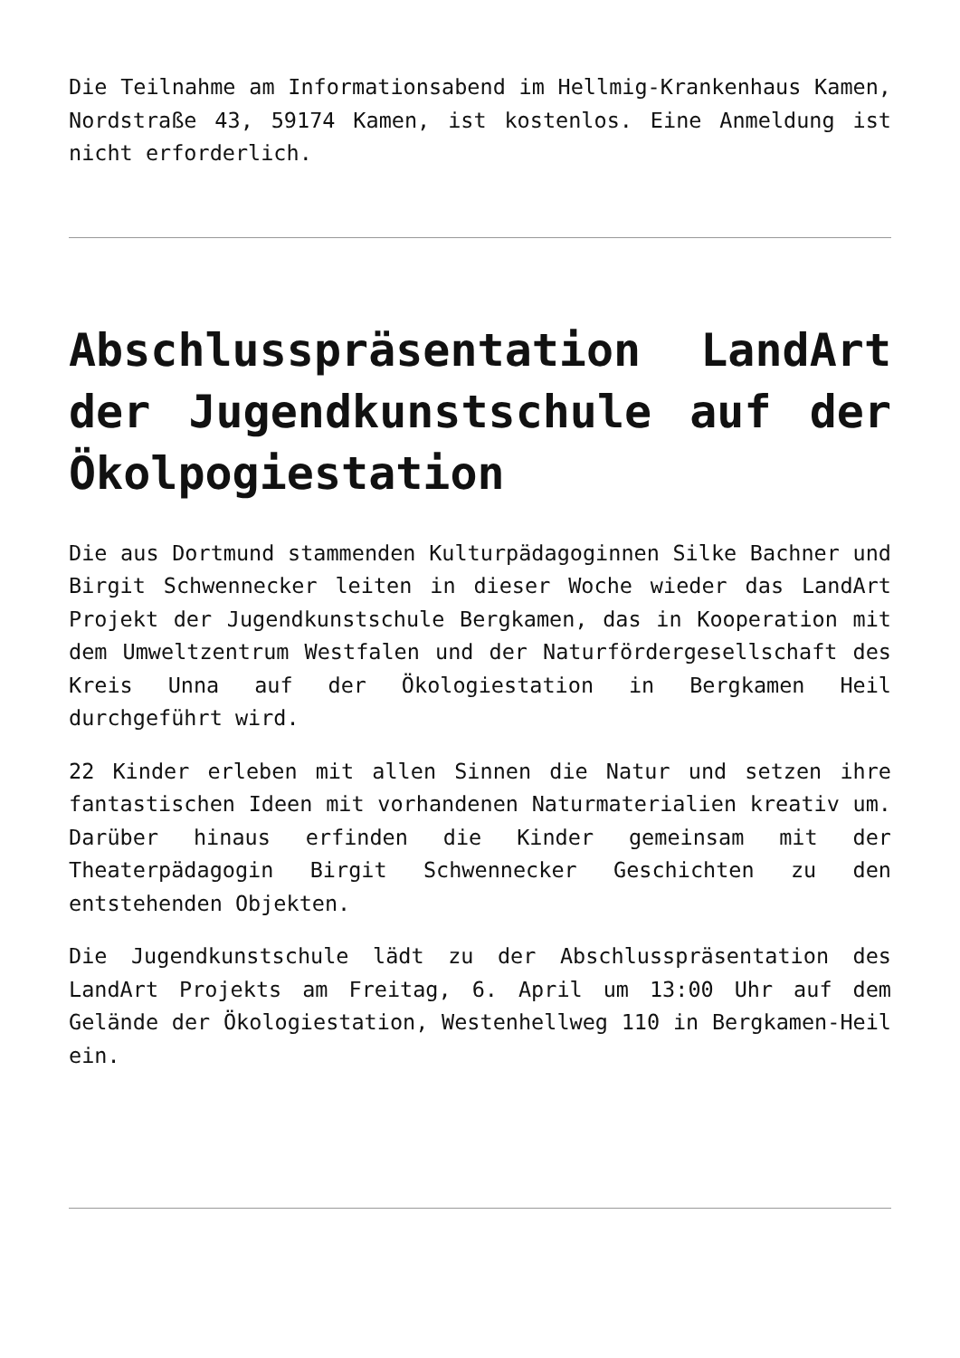Die Teilnahme am Informationsabend im Hellmig-Krankenhaus Kamen, Nordstraße 43, 59174 Kamen, ist kostenlos. Eine Anmeldung ist nicht erforderlich.
Abschlusspräsentation LandArt der Jugendkunstschule auf der Ökolpogiestation
Die aus Dortmund stammenden Kulturpädagoginnen Silke Bachner und Birgit Schwennecker leiten in dieser Woche wieder das LandArt Projekt der Jugendkunstschule Bergkamen, das in Kooperation mit dem Umweltzentrum Westfalen und der Naturfördergesellschaft des Kreis Unna auf der Ökologiestation in Bergkamen Heil durchgeführt wird.
22 Kinder erleben mit allen Sinnen die Natur und setzen ihre fantastischen Ideen mit vorhandenen Naturmaterialien kreativ um. Darüber hinaus erfinden die Kinder gemeinsam mit der Theaterpädagogin Birgit Schwennecker Geschichten zu den entstehenden Objekten.
Die Jugendkunstschule lädt zu der Abschlusspräsentation des LandArt Projekts am Freitag, 6. April um 13:00 Uhr auf dem Gelände der Ökologiestation, Westenhellweg 110 in Bergkamen-Heil ein.